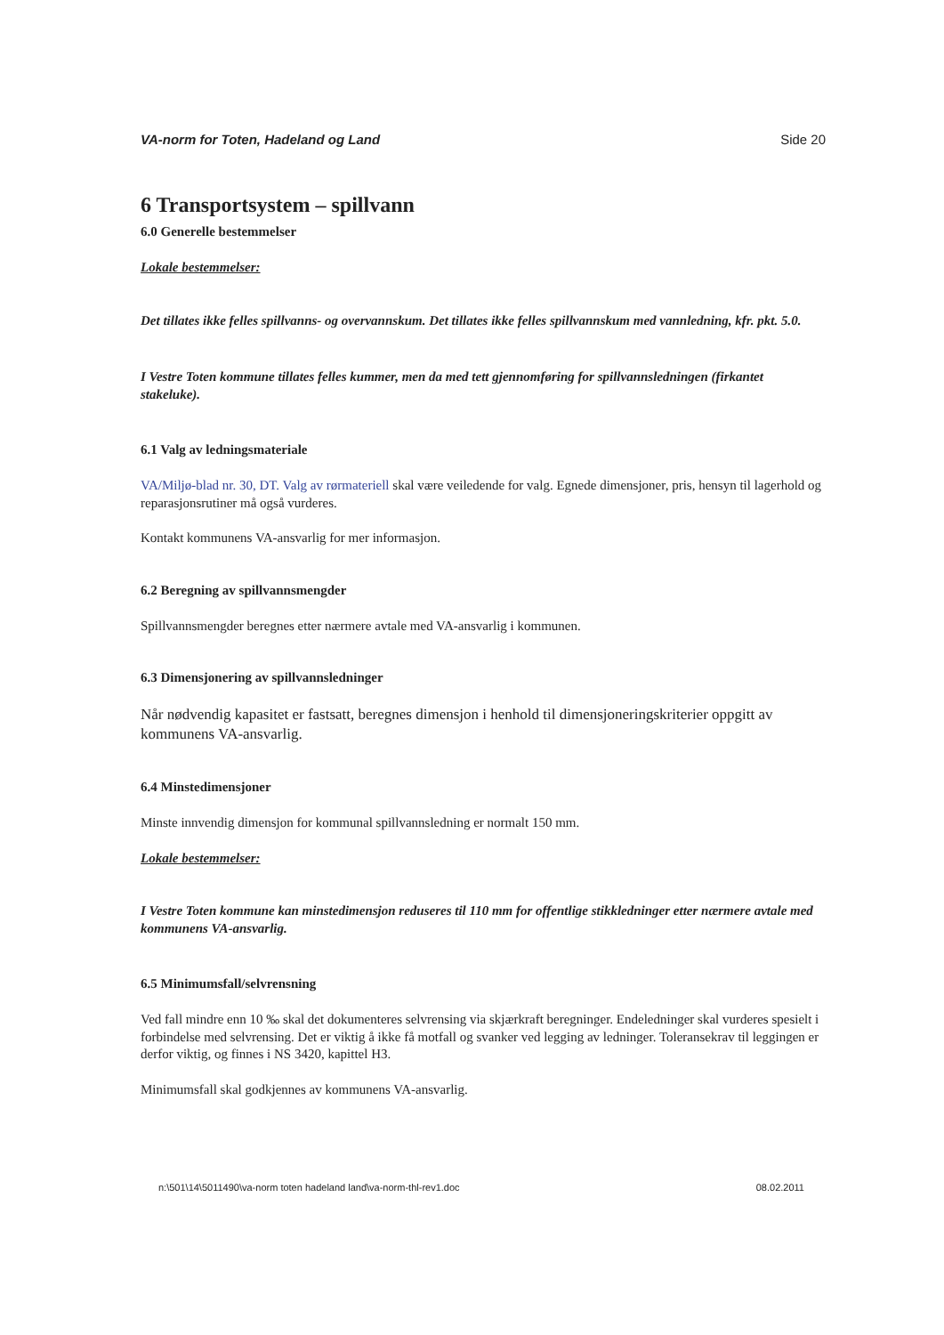VA-norm for Toten, Hadeland og Land Side 20
6 Transportsystem – spillvann
6.0 Generelle bestemmelser
Lokale bestemmelser:
Det tillates ikke felles spillvanns- og overvannskum. Det tillates ikke felles spillvannskum med vannledning, kfr. pkt. 5.0.
I Vestre Toten kommune tillates felles kummer, men da med tett gjennomføring for spillvannsledningen (firkantet stakeluke).
6.1 Valg av ledningsmateriale
VA/Miljø-blad nr. 30, DT. Valg av rørmateriell skal være veiledende for valg. Egnede dimensjoner, pris, hensyn til lagerhold og reparasjonsrutiner må også vurderes.
Kontakt kommunens VA-ansvarlig for mer informasjon.
6.2 Beregning av spillvannsmengder
Spillvannsmengder beregnes etter nærmere avtale med VA-ansvarlig i kommunen.
6.3 Dimensjonering av spillvannsledninger
Når nødvendig kapasitet er fastsatt, beregnes dimensjon i henhold til dimensjoneringskriterier oppgitt av kommunens VA-ansvarlig.
6.4 Minstedimensjoner
Minste innvendig dimensjon for kommunal spillvannsledning er normalt 150 mm.
Lokale bestemmelser:
I Vestre Toten kommune kan minstedimensjon reduseres til 110 mm for offentlige stikkledninger etter nærmere avtale med kommunens VA-ansvarlig.
6.5 Minimumsfall/selvrensning
Ved fall mindre enn 10 ‰ skal det dokumenteres selvrensing via skjærkraft beregninger. Endeledninger skal vurderes spesielt i forbindelse med selvrensing. Det er viktig å ikke få motfall og svanker ved legging av ledninger. Toleransekrav til leggingen er derfor viktig, og finnes i NS 3420, kapittel H3.
Minimumsfall skal godkjennes av kommunens VA-ansvarlig.
n:\501\14\5011490\va-norm toten hadeland land\va-norm-thl-rev1.doc 08.02.2011